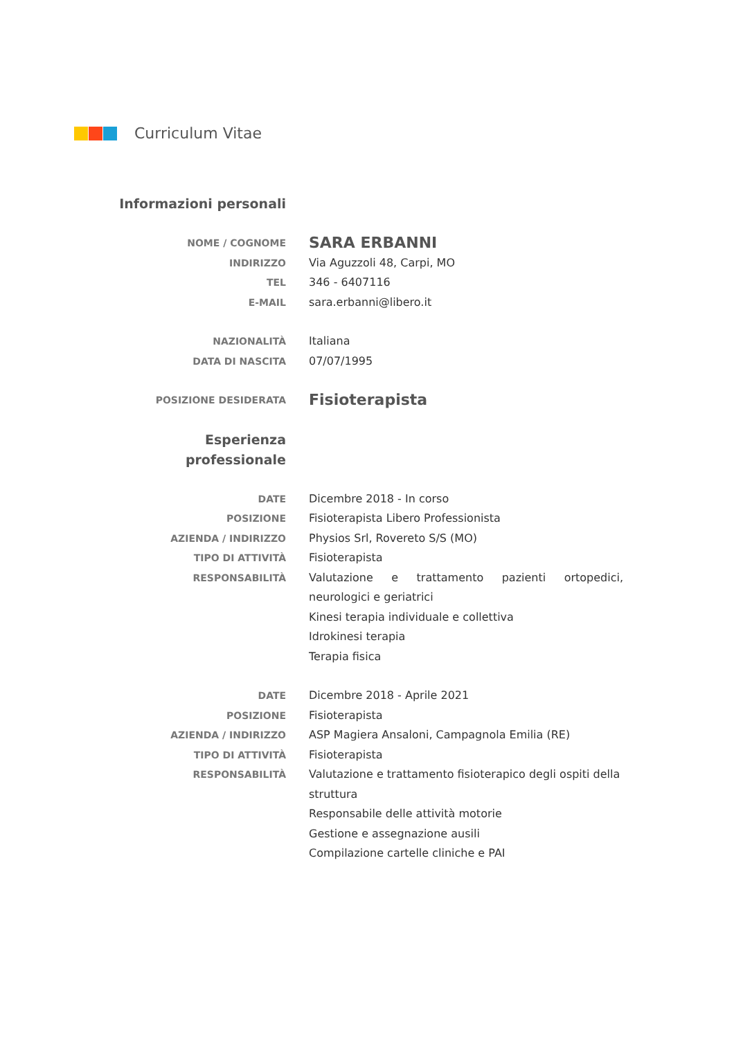Curriculum Vitae
Informazioni personali
NOME / COGNOME
SARA ERBANNI
INDIRIZZO Via Aguzzoli 48, Carpi, MO
TEL 346 - 6407116
E-MAIL sara.erbanni@libero.it
NAZIONALITÀ Italiana
DATA DI NASCITA 07/07/1995
POSIZIONE DESIDERATA
Fisioterapista
Esperienza
professionale
DATE Dicembre 2018 - In corso
POSIZIONE Fisioterapista Libero Professionista
AZIENDA / INDIRIZZO Physios Srl, Rovereto S/S (MO)
TIPO DI ATTIVITÀ Fisioterapista
RESPONSABILITÀ Valutazione e trattamento pazienti ortopedici, neurologici e geriatrici
Kinesi terapia individuale e collettiva
Idrokinesi terapia
Terapia fisica
DATE Dicembre 2018 - Aprile 2021
POSIZIONE Fisioterapista
AZIENDA / INDIRIZZO ASP Magiera Ansaloni, Campagnola Emilia (RE)
TIPO DI ATTIVITÀ Fisioterapista
RESPONSABILITÀ Valutazione e trattamento fisioterapico degli ospiti della struttura
Responsabile delle attività motorie
Gestione e assegnazione ausili
Compilazione cartelle cliniche e PAI